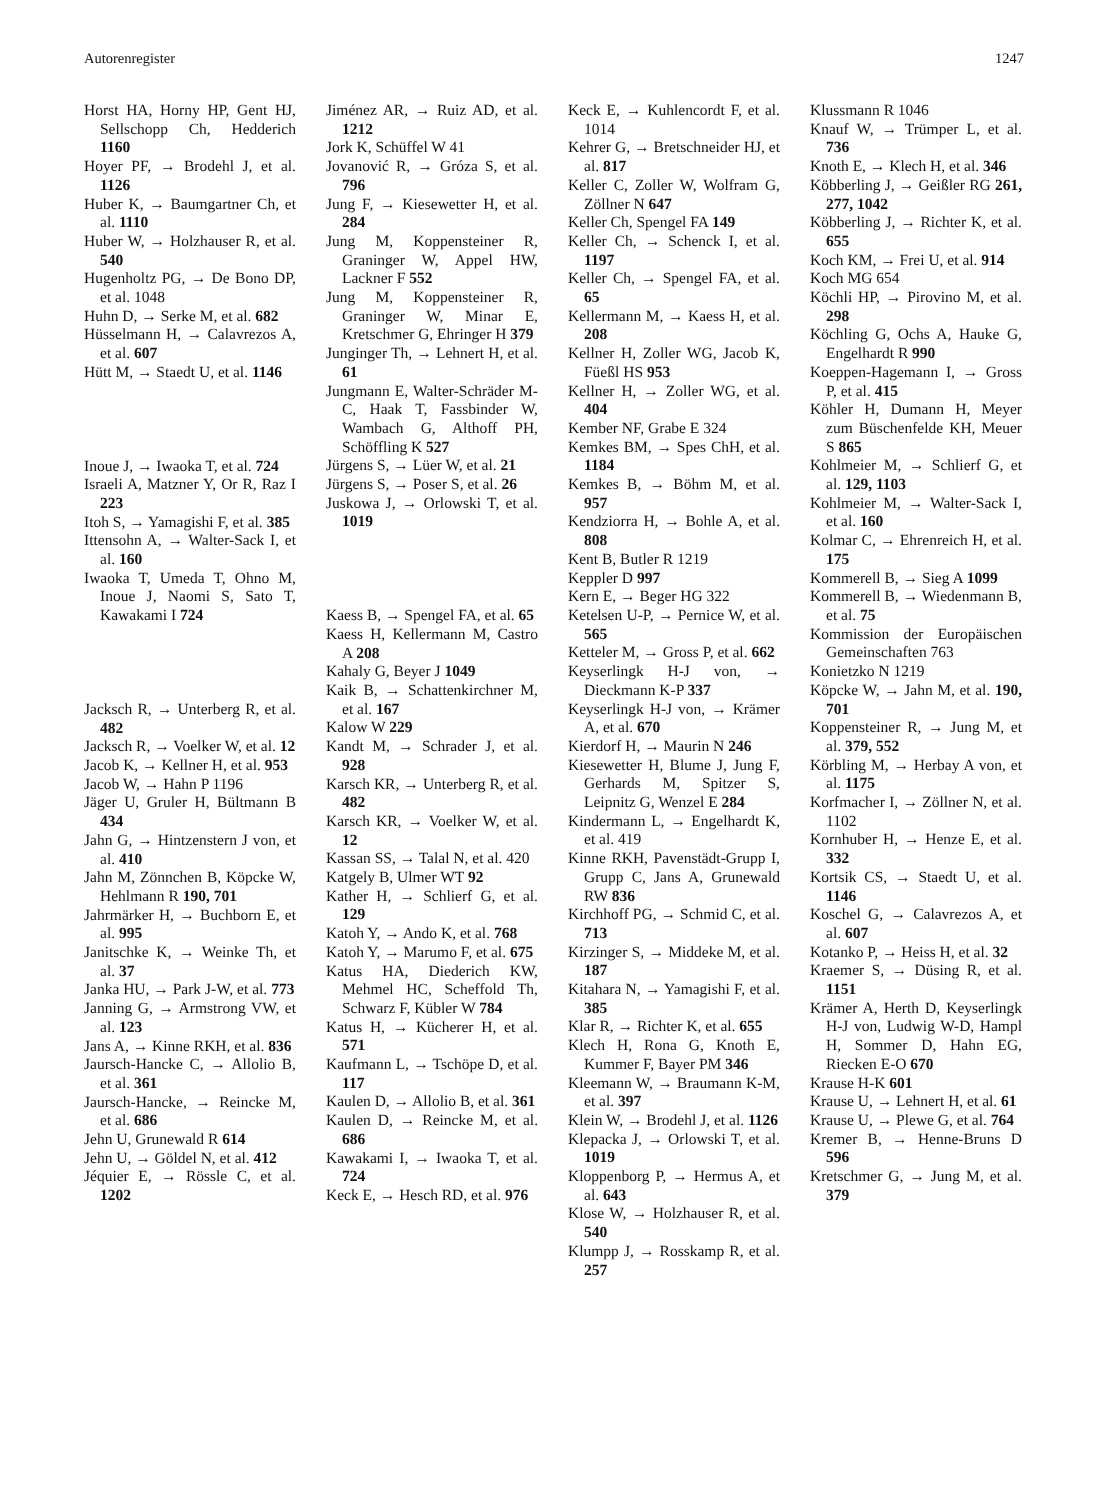Autorenregister 1247
Horst HA, Horny HP, Gent HJ, Sellschopp Ch, Hedderich 1160
Hoyer PF, → Brodehl J, et al. 1126
Huber K, → Baumgartner Ch, et al. 1110
Huber W, → Holzhauser R, et al. 540
Hugenholtz PG, → De Bono DP, et al. 1048
Huhn D, → Serke M, et al. 682
Hüsselmann H, → Calavrezos A, et al. 607
Hütt M, → Staedt U, et al. 1146
Inoue J, → Iwaoka T, et al. 724
Israeli A, Matzner Y, Or R, Raz I 223
Itoh S, → Yamagishi F, et al. 385
Ittensohn A, → Walter-Sack I, et al. 160
Iwaoka T, Umeda T, Ohno M, Inoue J, Naomi S, Sato T, Kawakami I 724
Jacksch R, → Unterberg R, et al. 482
Jacksch R, → Voelker W, et al. 12
Jacob K, → Kellner H, et al. 953
Jacob W, → Hahn P 1196
Jäger U, Gruler H, Bültmann B 434
Jahn G, → Hintzenstern J von, et al. 410
Jahn M, Zönnchen B, Köpcke W, Hehlmann R 190, 701
Jahrmärker H, → Buchborn E, et al. 995
Janitschke K, → Weinke Th, et al. 37
Janka HU, → Park J-W, et al. 773
Janning G, → Armstrong VW, et al. 123
Jans A, → Kinne RKH, et al. 836
Jaursch-Hancke C, → Allolio B, et al. 361
Jaursch-Hancke, → Reincke M, et al. 686
Jehn U, Grunewald R 614
Jehn U, → Göldel N, et al. 412
Jéquier E, → Rössle C, et al. 1202
Jiménez AR, → Ruiz AD, et al. 1212
Jork K, Schüffel W 41
Jovanović R, → Gróza S, et al. 796
Jung F, → Kiesewetter H, et al. 284
Jung M, Koppensteiner R, Graninger W, Appel HW, Lackner F 552
Jung M, Koppensteiner R, Graninger W, Minar E, Kretschmer G, Ehringer H 379
Junginger Th, → Lehnert H, et al. 61
Jungmann E, Walter-Schräder M-C, Haak T, Fassbinder W, Wambach G, Althoff PH, Schöffling K 527
Jürgens S, → Lüer W, et al. 21
Jürgens S, → Poser S, et al. 26
Juskowa J, → Orlowski T, et al. 1019
Kaess B, → Spengel FA, et al. 65
Kaess H, Kellermann M, Castro A 208
Kahaly G, Beyer J 1049
Kaik B, → Schattenkirchner M, et al. 167
Kalow W 229
Kandt M, → Schrader J, et al. 928
Karsch KR, → Unterberg R, et al. 482
Karsch KR, → Voelker W, et al. 12
Kassan SS, → Talal N, et al. 420
Katgely B, Ulmer WT 92
Kather H, → Schlierf G, et al. 129
Katoh Y, → Ando K, et al. 768
Katoh Y, → Marumo F, et al. 675
Katus HA, Diederich KW, Mehmel HC, Scheffold Th, Schwarz F, Kübler W 784
Katus H, → Kücherer H, et al. 571
Kaufmann L, → Tschöpe D, et al. 117
Kaulen D, → Allolio B, et al. 361
Kaulen D, → Reincke M, et al. 686
Kawakami I, → Iwaoka T, et al. 724
Keck E, → Hesch RD, et al. 976
Keck E, → Kuhlencordt F, et al. 1014
Kehrer G, → Bretschneider HJ, et al. 817
Keller C, Zoller W, Wolfram G, Zöllner N 647
Keller Ch, Spengel FA 149
Keller Ch, → Schenck I, et al. 1197
Keller Ch, → Spengel FA, et al. 65
Kellermann M, → Kaess H, et al. 208
Kellner H, Zoller WG, Jacob K, Füeßl HS 953
Kellner H, → Zoller WG, et al. 404
Kember NF, Grabe E 324
Kemkes BM, → Spes ChH, et al. 1184
Kemkes B, → Böhm M, et al. 957
Kendziorra H, → Bohle A, et al. 808
Kent B, Butler R 1219
Keppler D 997
Kern E, → Beger HG 322
Ketelsen U-P, → Pernice W, et al. 565
Ketteler M, → Gross P, et al. 662
Keyserlingk H-J von, → Dieckmann K-P 337
Keyserlingk H-J von, → Krämer A, et al. 670
Kierdorf H, → Maurin N 246
Kiesewetter H, Blume J, Jung F, Gerhards M, Spitzer S, Leipnitz G, Wenzel E 284
Kindermann L, → Engelhardt K, et al. 419
Kinne RKH, Pavenstädt-Grupp I, Grupp C, Jans A, Grunewald RW 836
Kirchhoff PG, → Schmid C, et al. 713
Kirzinger S, → Middeke M, et al. 187
Kitahara N, → Yamagishi F, et al. 385
Klar R, → Richter K, et al. 655
Klech H, Rona G, Knoth E, Kummer F, Bayer PM 346
Kleemann W, → Braumann K-M, et al. 397
Klein W, → Brodehl J, et al. 1126
Klepacka J, → Orlowski T, et al. 1019
Kloppenborg P, → Hermus A, et al. 643
Klose W, → Holzhauser R, et al. 540
Klumpp J, → Rosskamp R, et al. 257
Klussmann R 1046
Knauf W, → Trümper L, et al. 736
Knoth E, → Klech H, et al. 346
Köbberling J, → Geißler RG 261, 277, 1042
Köbberling J, → Richter K, et al. 655
Koch KM, → Frei U, et al. 914
Koch MG 654
Köchli HP, → Pirovino M, et al. 298
Köchling G, Ochs A, Hauke G, Engelhardt R 990
Koeppen-Hagemann I, → Gross P, et al. 415
Köhler H, Dumann H, Meyer zum Büschenfelde KH, Meuer S 865
Kohlmeier M, → Schlierf G, et al. 129, 1103
Kohlmeier M, → Walter-Sack I, et al. 160
Kolmar C, → Ehrenreich H, et al. 175
Kommerell B, → Sieg A 1099
Kommerell B, → Wiedenmann B, et al. 75
Kommission der Europäischen Gemeinschaften 763
Konietzko N 1219
Köpcke W, → Jahn M, et al. 190, 701
Koppensteiner R, → Jung M, et al. 379, 552
Körbling M, → Herbay A von, et al. 1175
Korfmacher I, → Zöllner N, et al. 1102
Kornhuber H, → Henze E, et al. 332
Kortsik CS, → Staedt U, et al. 1146
Koschel G, → Calavrezos A, et al. 607
Kotanko P, → Heiss H, et al. 32
Kraemer S, → Düsing R, et al. 1151
Krämer A, Herth D, Keyserlingk H-J von, Ludwig W-D, Hampl H, Sommer D, Hahn EG, Riecken E-O 670
Krause H-K 601
Krause U, → Lehnert H, et al. 61
Krause U, → Plewe G, et al. 764
Kremer B, → Henne-Bruns D 596
Kretschmer G, → Jung M, et al. 379